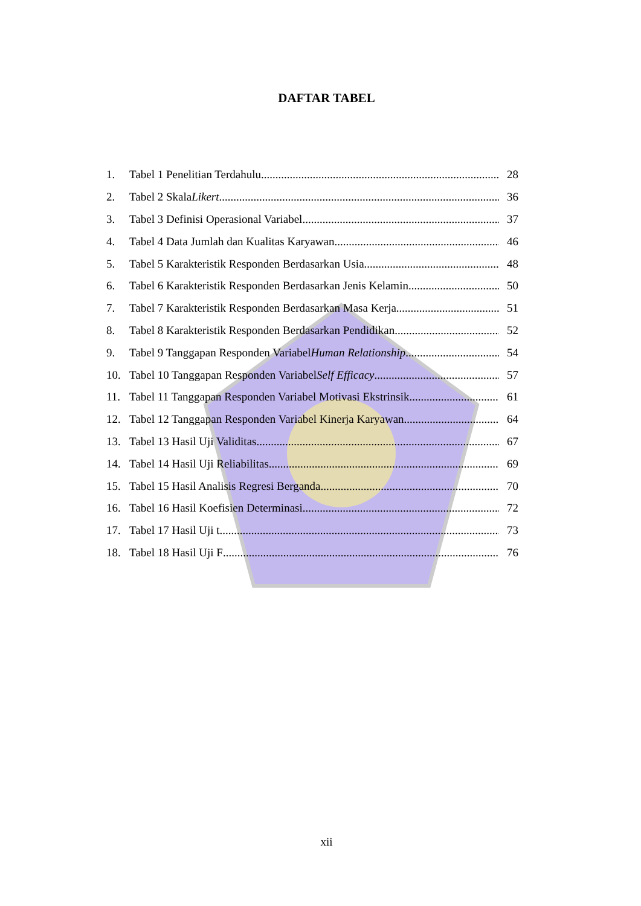DAFTAR TABEL
1. Tabel 1 Penelitian Terdahulu 28
2. Tabel 2 Skala Likert 36
3. Tabel 3 Definisi Operasional Variabel 37
4. Tabel 4 Data Jumlah dan Kualitas Karyawan 46
5. Tabel 5 Karakteristik Responden Berdasarkan Usia 48
6. Tabel 6 Karakteristik Responden Berdasarkan Jenis Kelamin 50
7. Tabel 7 Karakteristik Responden Berdasarkan Masa Kerja 51
8. Tabel 8 Karakteristik Responden Berdasarkan Pendidikan 52
9. Tabel 9 Tanggapan Responden Variabel Human Relationship 54
10. Tabel 10 Tanggapan Responden Variabel Self Efficacy 57
11. Tabel 11 Tanggapan Responden Variabel Motivasi Ekstrinsik 61
12. Tabel 12 Tanggapan Responden Variabel Kinerja Karyawan 64
13. Tabel 13 Hasil Uji Validitas 67
14. Tabel 14 Hasil Uji Reliabilitas 69
15. Tabel 15 Hasil Analisis Regresi Berganda 70
16. Tabel 16 Hasil Koefisien Determinasi 72
17. Tabel 17 Hasil Uji t 73
18. Tabel 18 Hasil Uji F 76
xii